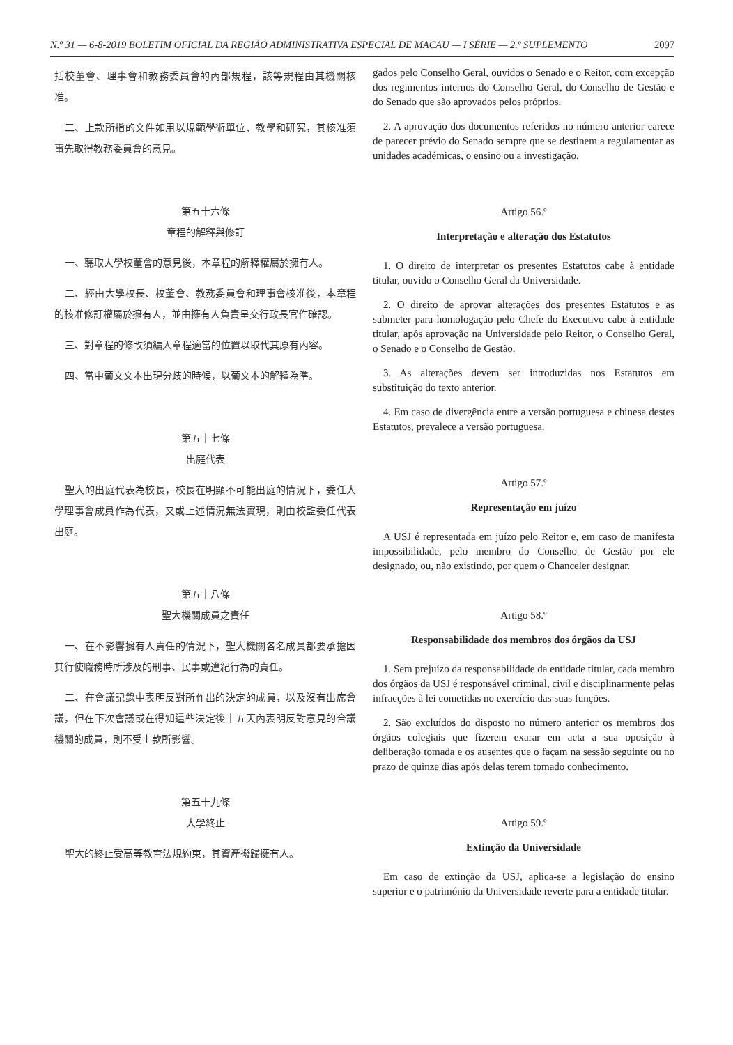N.º 31 — 6-8-2019 BOLETIM OFICIAL DA REGIÃO ADMINISTRATIVA ESPECIAL DE MACAU — I SÉRIE — 2.º SUPLEMENTO 2097
括校董會、理事會和教務委員會的內部規程，該等規程由其機關核准。
二、上款所指的文件如用以規範學術單位、教學和研究，其核准須事先取得教務委員會的意見。
第五十六條
章程的解釋與修訂
一、聽取大學校董會的意見後，本章程的解釋權屬於擁有人。
二、經由大學校長、校董會、教務委員會和理事會核准後，本章程的核准修訂權屬於擁有人，並由擁有人負責呈交行政長官作確認。
三、對章程的修改須編入章程適當的位置以取代其原有內容。
四、當中葡文文本出現分歧的時候，以葡文本的解釋為準。
第五十七條
出庭代表
聖大的出庭代表為校長，校長在明顯不可能出庭的情況下，委任大學理事會成員作為代表，又或上述情況無法實現，則由校監委任代表出庭。
第五十八條
聖大機關成員之責任
一、在不影響擁有人責任的情況下，聖大機關各名成員都要承擔因其行使職務時所涉及的刑事、民事或違紀行為的責任。
二、在會議記錄中表明反對所作出的決定的成員，以及沒有出席會議，但在下次會議或在得知這些決定後十五天內表明反對意見的合議機關的成員，則不受上款所影響。
第五十九條
大學終止
聖大的終止受高等教育法規約束，其資產撥歸擁有人。
gados pelo Conselho Geral, ouvidos o Senado e o Reitor, com excepção dos regimentos internos do Conselho Geral, do Conselho de Gestão e do Senado que são aprovados pelos próprios.
2. A aprovação dos documentos referidos no número anterior carece de parecer prévio do Senado sempre que se destinem a regulamentar as unidades académicas, o ensino ou a investigação.
Artigo 56.º
Interpretação e alteração dos Estatutos
1. O direito de interpretar os presentes Estatutos cabe à entidade titular, ouvido o Conselho Geral da Universidade.
2. O direito de aprovar alterações dos presentes Estatutos e as submeter para homologação pelo Chefe do Executivo cabe à entidade titular, após aprovação na Universidade pelo Reitor, o Conselho Geral, o Senado e o Conselho de Gestão.
3. As alterações devem ser introduzidas nos Estatutos em substituição do texto anterior.
4. Em caso de divergência entre a versão portuguesa e chinesa destes Estatutos, prevalece a versão portuguesa.
Artigo 57.º
Representação em juízo
A USJ é representada em juízo pelo Reitor e, em caso de manifesta impossibilidade, pelo membro do Conselho de Gestão por ele designado, ou, não existindo, por quem o Chanceler designar.
Artigo 58.º
Responsabilidade dos membros dos órgãos da USJ
1. Sem prejuízo da responsabilidade da entidade titular, cada membro dos órgãos da USJ é responsável criminal, civil e disciplinarmente pelas infracções à lei cometidas no exercício das suas funções.
2. São excluídos do disposto no número anterior os membros dos órgãos colegiais que fizerem exarar em acta a sua oposição à deliberação tomada e os ausentes que o façam na sessão seguinte ou no prazo de quinze dias após delas terem tomado conhecimento.
Artigo 59.º
Extinção da Universidade
Em caso de extinção da USJ, aplica-se a legislação do ensino superior e o património da Universidade reverte para a entidade titular.